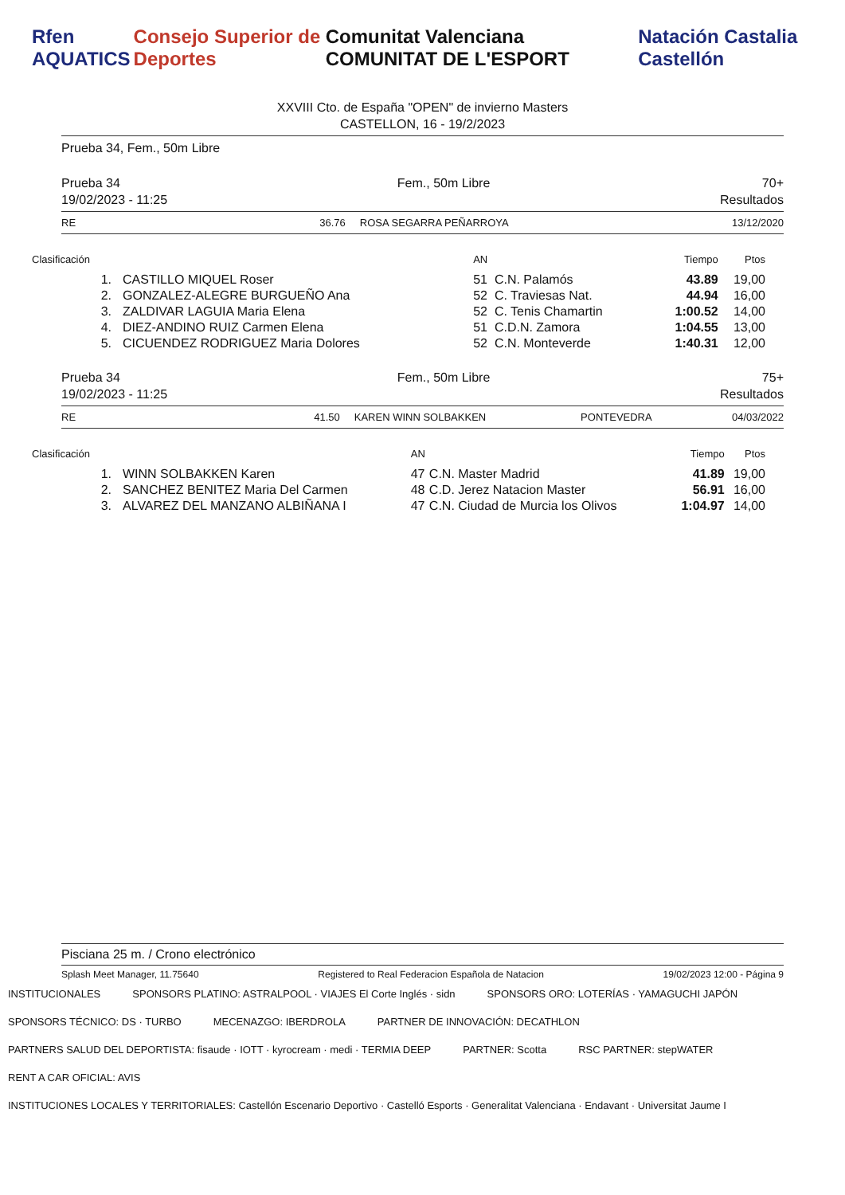Rfen AQUATICS Consejo Superior de Deportes
Comunitat Valenciana COMUNITAT DE L'ESPORT
Natación Castalia Castellón
XXVIII Cto. de España "OPEN" de invierno Masters
CASTELLON, 16 - 19/2/2023
Prueba 34, Fem., 50m Libre
Prueba 34
19/02/2023 - 11:25 Fem., 50m Libre 70+
Resultados
| RE | 36.76 | ROSA SEGARRA PEÑARROYA | | 13/12/2020 |
| Clasificación | | AN | | Tiempo | Ptos |
| 1. | CASTILLO MIQUEL Roser | 51 | C.N. Palamós | 43.89 | 19,00 |
| 2. | GONZALEZ-ALEGRE BURGUEÑO Ana | 52 | C. Traviesas Nat. | 44.94 | 16,00 |
| 3. | ZALDIVAR LAGUIA Maria Elena | 52 | C. Tenis Chamartin | 1:00.52 | 14,00 |
| 4. | DIEZ-ANDINO RUIZ Carmen Elena | 51 | C.D.N. Zamora | 1:04.55 | 13,00 |
| 5. | CICUENDEZ RODRIGUEZ Maria Dolores | 52 | C.N. Monteverde | 1:40.31 | 12,00 |
Prueba 34
19/02/2023 - 11:25 Fem., 50m Libre 75+
Resultados
| RE | 41.50 | KAREN WINN SOLBAKKEN | PONTEVEDRA | 04/03/2022 |
| Clasificación | | AN | | Tiempo | Ptos |
| 1. | WINN SOLBAKKEN Karen | 47 | C.N. Master Madrid | 41.89 | 19,00 |
| 2. | SANCHEZ BENITEZ Maria Del Carmen | 48 | C.D. Jerez Natacion Master | 56.91 | 16,00 |
| 3. | ALVAREZ DEL MANZANO ALBIÑANA I | 47 | C.N. Ciudad de Murcia los Olivos | 1:04.97 | 14,00 |
Pisciana 25 m. / Crono electrónico
Splash Meet Manager, 11.75640 Registered to Real Federacion Española de Natacion 19/02/2023 12:00 - Página 9
INSTITUCIONALES SPONSORS PLATINO: ASTRALPOOL · VIAJES El Corte Inglés · sidn SPONSORS ORO: LOTERÍAS · YAMAGUCHI JAPÓN SPONSORS TÉCNICO: DS · TURBO MECENAZGO: IBERDROLA PARTNER DE INNOVACIÓN: DECATHLON PARTNERS SALUD DEL DEPORTISTA: fisaude · IOTT · kyrocream · medi · TERMIA DEEP PARTNER: Scotta RSC PARTNER: stepWATER RENT A CAR OFICIAL: AVIS INSTITUCIONES LOCALES Y TERRITORIALES: Castellón Escenario Deportivo · Castelló Esports · Generalitat Valenciana · Endavant · Universitat Jaume I